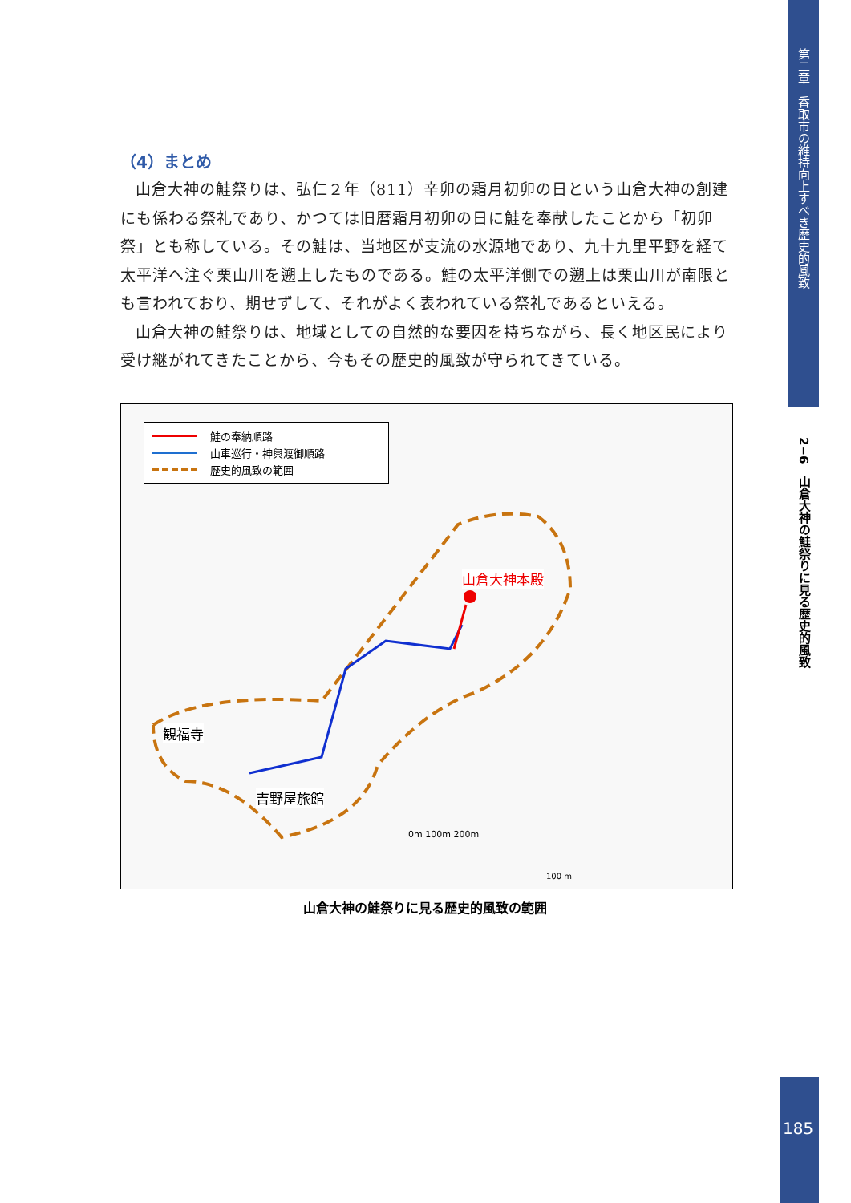第二章　香取市の維持向上すべき歴史的風致
2−6　山倉大神の鮭祭りに見る歴史的風致
185
（4）まとめ
山倉大神の鮭祭りは、弘仁２年（811）辛卯の霜月初卯の日という山倉大神の創建にも係わる祭礼であり、かつては旧暦霜月初卯の日に鮭を奉献したことから「初卯祭」とも称している。その鮭は、当地区が支流の水源地であり、九十九里平野を経て太平洋へ注ぐ栗山川を遡上したものである。鮭の太平洋側での遡上は栗山川が南限とも言われており、期せずして、それがよく表われている祭礼であるといえる。
山倉大神の鮭祭りは、地域としての自然的な要因を持ちながら、長く地区民により受け継がれてきたことから、今もその歴史的風致が守られてきている。
鮭の奉納順路
山車巡行・神輿渡御順路
歴史的風致の範囲
山倉大神本殿
観福寺
吉野屋旅館
0m 100m 200m
100 m
山倉大神の鮭祭りに見る歴史的風致の範囲